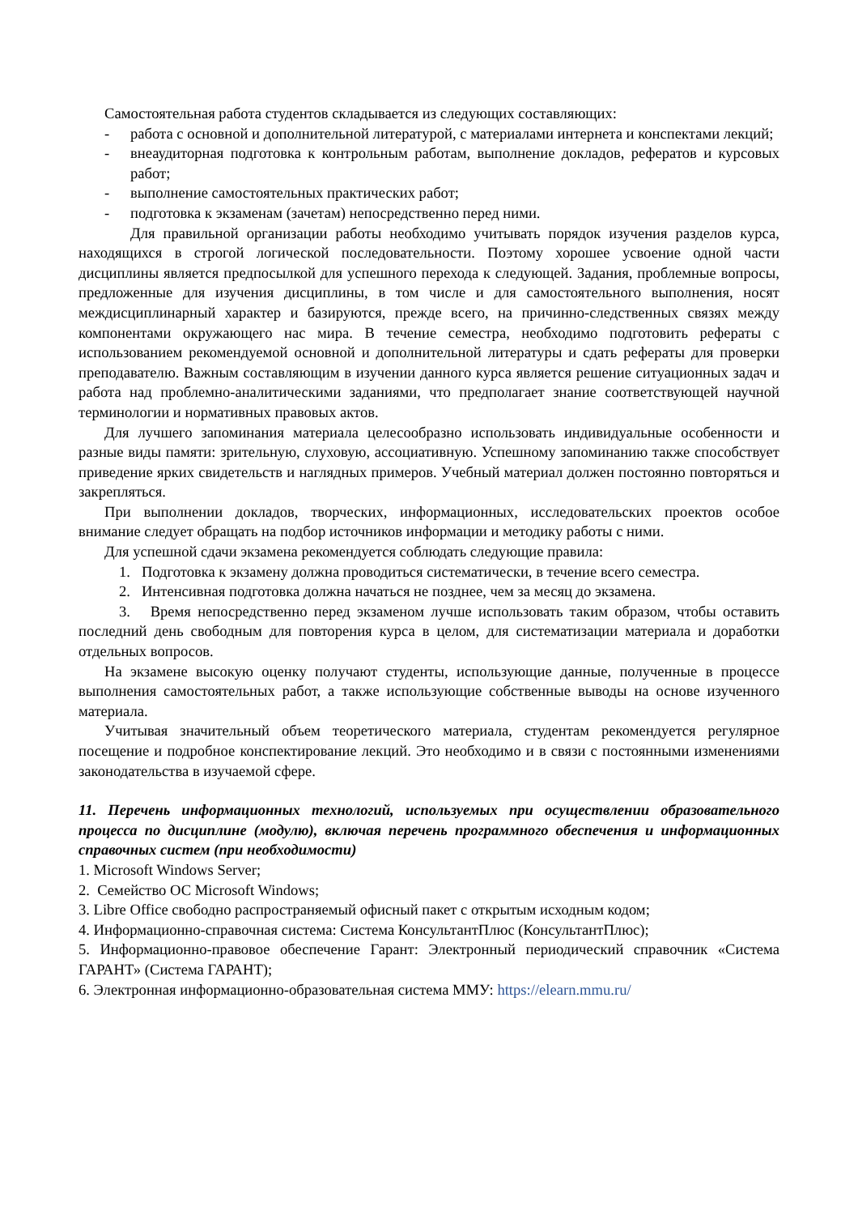Самостоятельная работа студентов складывается из следующих составляющих:
- работа с основной и дополнительной литературой, с материалами интернета и конспектами лекций;
- внеаудиторная подготовка к контрольным работам, выполнение докладов, рефератов и курсовых работ;
- выполнение самостоятельных практических работ;
- подготовка к экзаменам (зачетам) непосредственно перед ними.
Для правильной организации работы необходимо учитывать порядок изучения разделов курса, находящихся в строгой логической последовательности. Поэтому хорошее усвоение одной части дисциплины является предпосылкой для успешного перехода к следующей. Задания, проблемные вопросы, предложенные для изучения дисциплины, в том числе и для самостоятельного выполнения, носят междисциплинарный характер и базируются, прежде всего, на причинно-следственных связях между компонентами окружающего нас мира. В течение семестра, необходимо подготовить рефераты с использованием рекомендуемой основной и дополнительной литературы и сдать рефераты для проверки преподавателю. Важным составляющим в изучении данного курса является решение ситуационных задач и работа над проблемно-аналитическими заданиями, что предполагает знание соответствующей научной терминологии и нормативных правовых актов.
Для лучшего запоминания материала целесообразно использовать индивидуальные особенности и разные виды памяти: зрительную, слуховую, ассоциативную. Успешному запоминанию также способствует приведение ярких свидетельств и наглядных примеров. Учебный материал должен постоянно повторяться и закрепляться.
При выполнении докладов, творческих, информационных, исследовательских проектов особое внимание следует обращать на подбор источников информации и методику работы с ними.
Для успешной сдачи экзамена рекомендуется соблюдать следующие правила:
1. Подготовка к экзамену должна проводиться систематически, в течение всего семестра.
2. Интенсивная подготовка должна начаться не позднее, чем за месяц до экзамена.
3. Время непосредственно перед экзаменом лучше использовать таким образом, чтобы оставить последний день свободным для повторения курса в целом, для систематизации материала и доработки отдельных вопросов.
На экзамене высокую оценку получают студенты, использующие данные, полученные в процессе выполнения самостоятельных работ, а также использующие собственные выводы на основе изученного материала.
Учитывая значительный объем теоретического материала, студентам рекомендуется регулярное посещение и подробное конспектирование лекций. Это необходимо и в связи с постоянными изменениями законодательства в изучаемой сфере.
11. Перечень информационных технологий, используемых при осуществлении образовательного процесса по дисциплине (модулю), включая перечень программного обеспечения и информационных справочных систем (при необходимости)
1. Microsoft Windows Server;
2. Семейство ОС Microsoft Windows;
3. Libre Office свободно распространяемый офисный пакет с открытым исходным кодом;
4. Информационно-справочная система: Система КонсультантПлюс (КонсультантПлюс);
5. Информационно-правовое обеспечение Гарант: Электронный периодический справочник «Система ГАРАНТ» (Система ГАРАНТ);
6. Электронная информационно-образовательная система ММУ: https://elearn.mmu.ru/